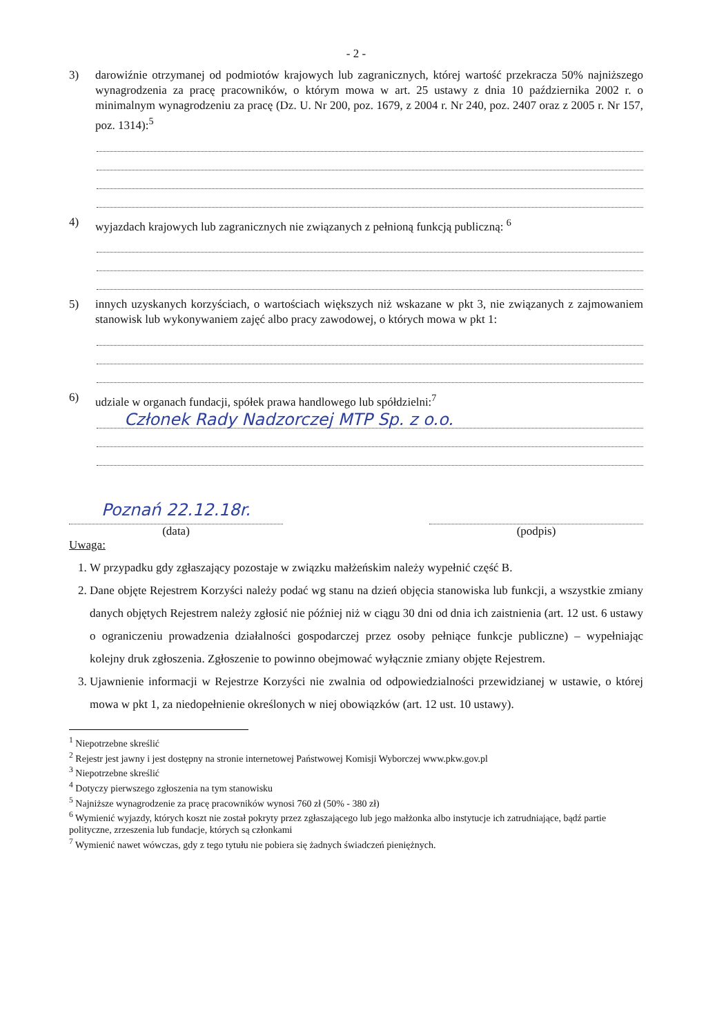- 2 -
3) darowiźnie otrzymanej od podmiotów krajowych lub zagranicznych, której wartość przekracza 50% najniższego wynagrodzenia za pracę pracowników, o którym mowa w art. 25 ustawy z dnia 10 października 2002 r. o minimalnym wynagrodzeniu za pracę (Dz. U. Nr 200, poz. 1679, z 2004 r. Nr 240, poz. 2407 oraz z 2005 r. Nr 157, poz. 1314):<sup>5</sup>
4) wyjazdach krajowych lub zagranicznych nie związanych z pełnioną funkcją publiczną: <sup>6</sup>
5) innych uzyskanych korzyściach, o wartościach większych niż wskazane w pkt 3, nie związanych z zajmowaniem stanowisk lub wykonywaniem zajęć albo pracy zawodowej, o których mowa w pkt 1:
6) udziale w organach fundacji, spółek prawa handlowego lub spółdzielni:<sup>7</sup>
Członek Rady Nadzorczej MTP Sp. z o.o.
Poznań 22.12.18r.
(data)
(podpis)
Uwaga:
1. W przypadku gdy zgłaszający pozostaje w związku małżeńskim należy wypełnić część B.
2. Dane objęte Rejestrem Korzyści należy podać wg stanu na dzień objęcia stanowiska lub funkcji, a wszystkie zmiany danych objętych Rejestrem należy zgłosić nie później niż w ciągu 30 dni od dnia ich zaistnienia (art. 12 ust. 6 ustawy o ograniczeniu prowadzenia działalności gospodarczej przez osoby pełniące funkcje publiczne) – wypełniając kolejny druk zgłoszenia. Zgłoszenie to powinno obejmować wyłącznie zmiany objęte Rejestrem.
3. Ujawnienie informacji w Rejestrze Korzyści nie zwalnia od odpowiedzialności przewidzianej w ustawie, o której mowa w pkt 1, za niedopełnienie określonych w niej obowiązków (art. 12 ust. 10 ustawy).
<sup>1</sup> Niepotrzebne skreślić
<sup>2</sup> Rejestr jest jawny i jest dostępny na stronie internetowej Państwowej Komisji Wyborczej www.pkw.gov.pl
<sup>3</sup> Niepotrzebne skreślić
<sup>4</sup> Dotyczy pierwszego zgłoszenia na tym stanowisku
<sup>5</sup> Najniższe wynagrodzenie za pracę pracowników wynosi 760 zł (50% - 380 zł)
<sup>6</sup> Wymienić wyjazdy, których koszt nie został pokryty przez zgłaszającego lub jego małżonka albo instytucje ich zatrudniające, bądź partie polityczne, zrzeszenia lub fundacje, których są członkami
<sup>7</sup> Wymienić nawet wówczas, gdy z tego tytułu nie pobiera się żadnych świadczeń pieniężnych.